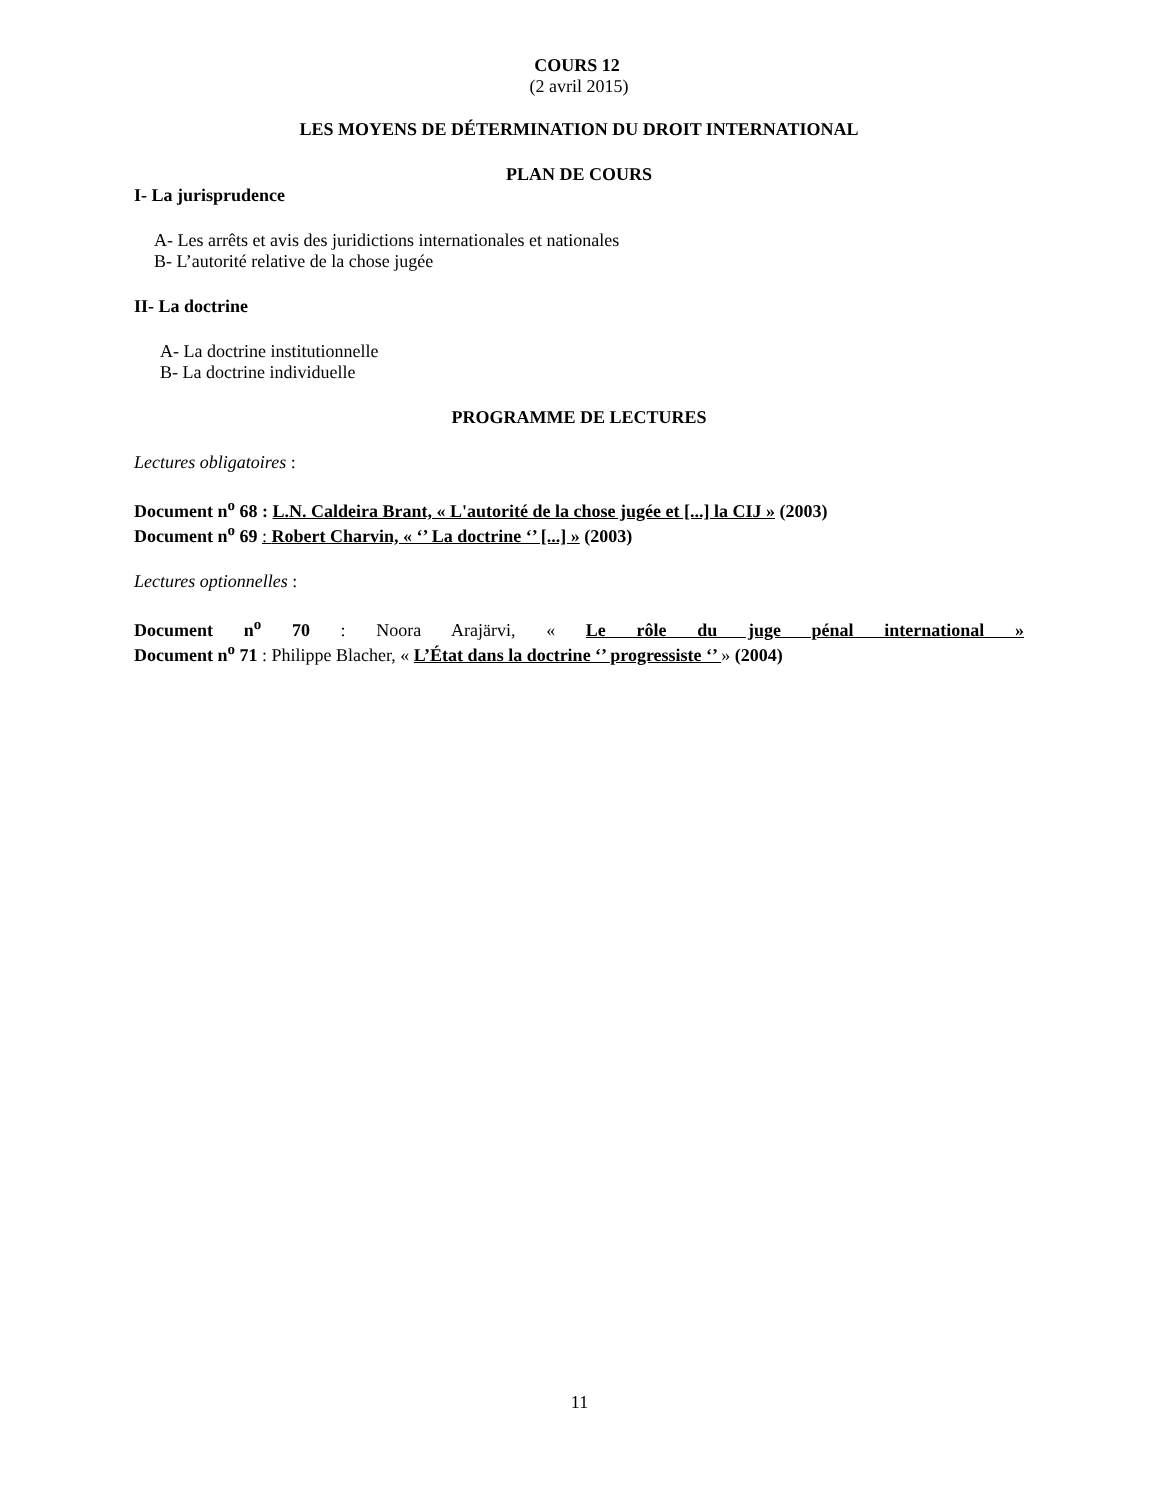COURS 12
(2 avril 2015)
LES MOYENS DE DÉTERMINATION DU DROIT INTERNATIONAL
PLAN DE COURS
I- La jurisprudence
A- Les arrêts et avis des juridictions internationales et nationales
B- L’autorité relative de la chose jugée
II- La doctrine
A- La doctrine institutionnelle
B- La doctrine individuelle
PROGRAMME DE LECTURES
Lectures obligatoires :
Document n<sup>o</sup> 68 : L.N. Caldeira Brant, « L'autorité de la chose jugée et [...] la CIJ » (2003)
Document n<sup>o</sup> 69 : Robert Charvin, « ‘’ La doctrine ‘’ [...] » (2003)
Lectures optionnelles :
Document n<sup>o</sup> 70 : Noora Arajärvi, « Le rôle du juge pénal international »
Document n<sup>o</sup> 71 : Philippe Blacher, « L’État dans la doctrine ‘’ progressiste ‘’ » (2004)
11